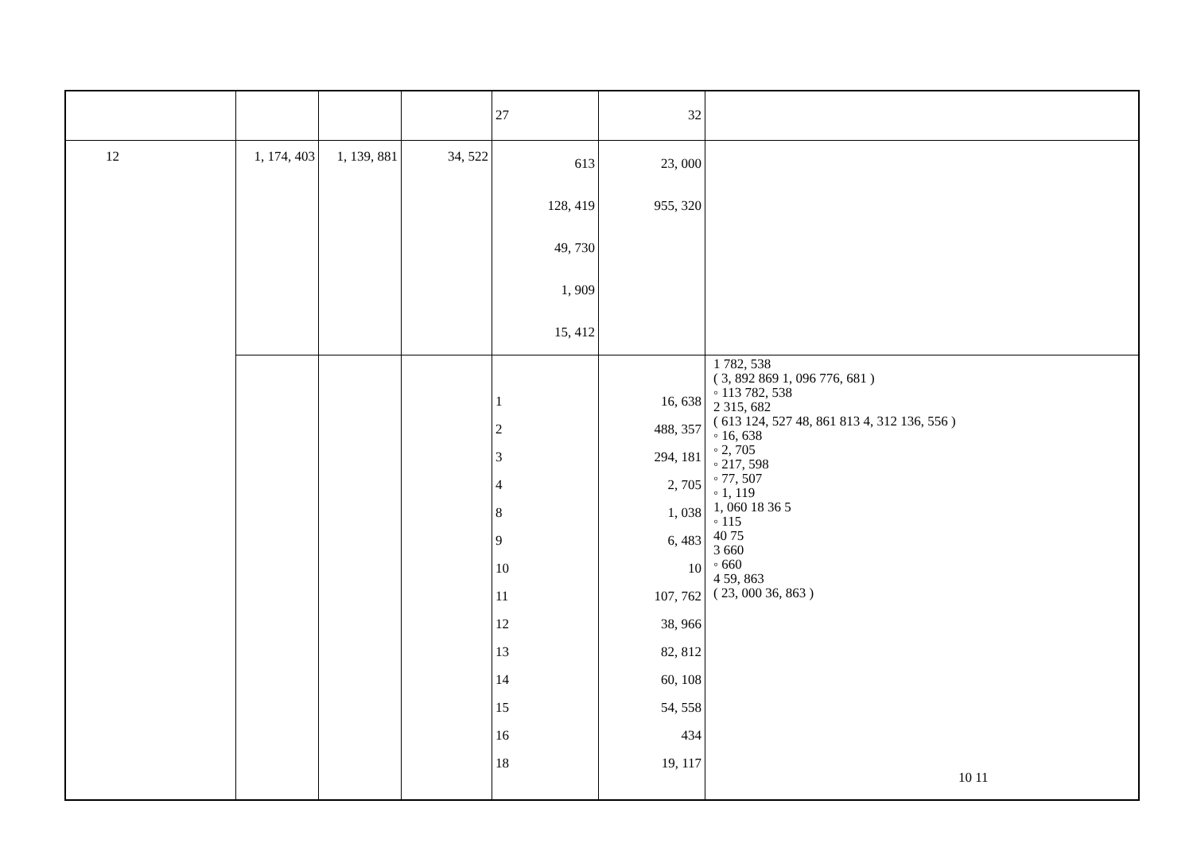| | | | | 27 | 32 | |
| 12 | 1, 174, 403 | 1, 139, 881 | 34, 522 | 613 128, 419 49, 730 1, 909 15, 412 | 23, 000 955, 320 | |
| | | | | 1 2 3 4 8 9 10 11 12 13 14 15 16 18 | 16, 638 488, 357 294, 181 2, 705 1, 038 6, 483 10 107, 762 38, 966 82, 812 60, 108 54, 558 434 19, 117 | 1 782, 538 ( 3, 892 869 1, 096 776, 681 ) ◦ 113 782, 538 2 315, 682 ( 613 124, 527 48, 861 813 4, 312 136, 556 ) ◦ 16, 638 ◦ 2, 705 ◦ 217, 598 ◦ 77, 507 ◦ 1, 119 1, 060 18 36 5 ◦ 115 40 75 3 660 ◦ 660 4 59, 863 ( 23, 000 36, 863 ) |
10 11